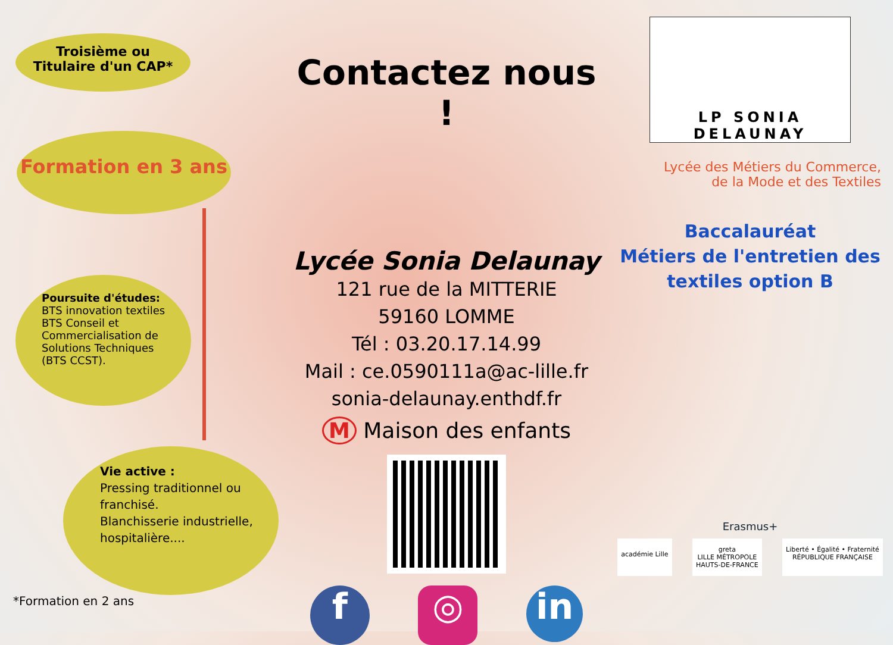Troisième ou
Titulaire d'un CAP*
Formation en 3 ans
Poursuite d'études:
BTS innovation textiles
BTS Conseil et
Commercialisation de
Solutions Techniques
(BTS CCST).
Vie active :
Pressing traditionnel ou
franchisé.
Blanchisserie industrielle,
hospitalière....
*Formation en 2 ans
Contactez nous !
Lycée Sonia Delaunay
121 rue de la MITTERIE
59160 LOMME
Tél : 03.20.17.14.99
Mail : ce.0590111a@ac-lille.fr
sonia-delaunay.enthdf.fr
M Maison des enfants
f ◎ in
LP SONIA DELAUNAY
Lycée des Métiers du Commerce,
de la Mode et des Textiles
Baccalauréat
Métiers de l'entretien des
textiles option B
Erasmus+
académie Lille greta
LILLE MÉTROPOLE
HAUTS-DE-FRANCE Liberté • Égalité • Fraternité
RÉPUBLIQUE FRANÇAISE